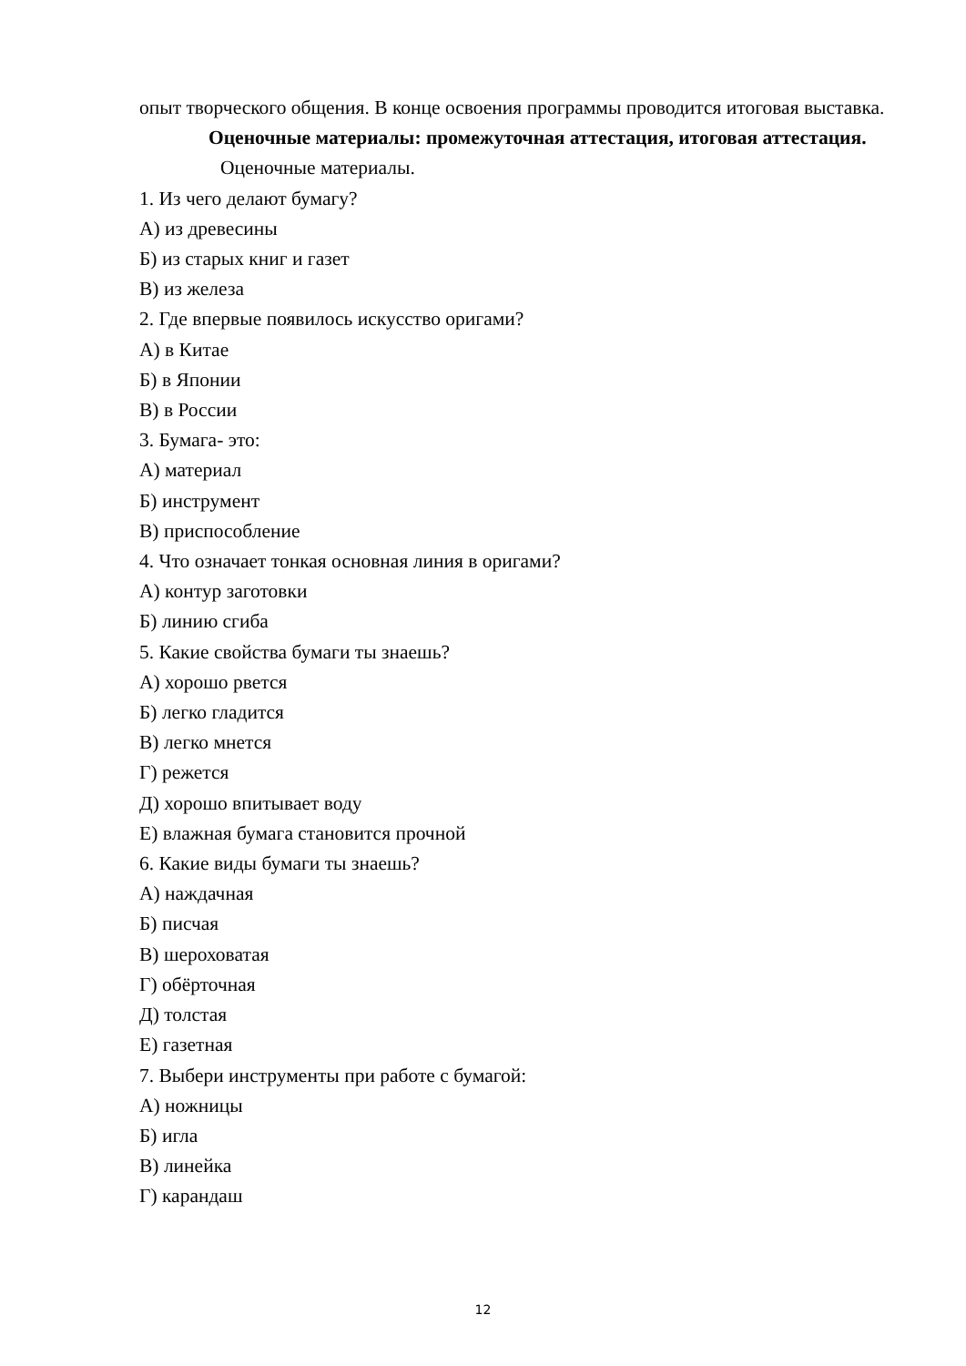опыт творческого общения. В конце освоения программы проводится итоговая выставка.
Оценочные материалы: промежуточная аттестация, итоговая аттестация.
Оценочные материалы.
1. Из чего делают бумагу?
А) из древесины
Б) из старых книг и газет
В) из железа
2. Где впервые появилось искусство оригами?
А) в Китае
Б) в Японии
В) в России
3. Бумага- это:
А) материал
Б) инструмент
В) приспособление
4. Что означает тонкая основная линия в оригами?
А) контур заготовки
Б) линию сгиба
5. Какие свойства бумаги ты знаешь?
А) хорошо рвется
Б) легко гладится
В) легко мнется
Г) режется
Д) хорошо впитывает воду
Е) влажная бумага становится прочной
6. Какие виды бумаги ты знаешь?
А) наждачная
Б) писчая
В) шероховатая
Г) обёрточная
Д) толстая
Е) газетная
7. Выбери инструменты при работе с бумагой:
А) ножницы
Б) игла
В) линейка
Г) карандаш
12